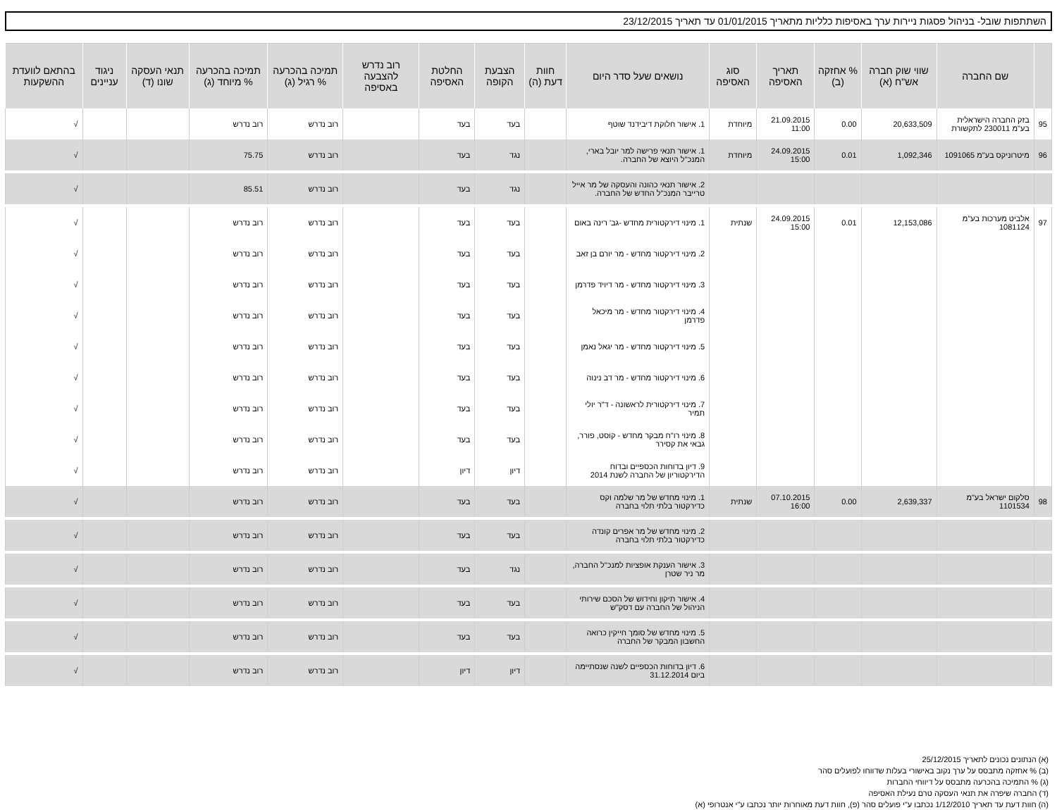השתתפות שובל- בניהול פסגות ניירות ערך באסיפות כלליות מתאריך 01/01/2015 עד תאריך 23/12/2015
| | שם החברה | שווי שוק חברה אש"ח (א) | % אחזקה (ב) | תאריך האסיפה | סוג האסיפה | נושאים שעל סדר היום | חוות דעת (ה) | הצבעת הקופה | החלטת האסיפה | רוב נדרש להצבעה באסיפה | תמיכה בהכרעה % רגיל (ג) | תמיכה בהכרעה % מיוחד (ג) | תנאי העסקה שונו (ד) | ניגוד עניינים | בהתאם לוועדת ההשקעות |
| --- | --- | --- | --- | --- | --- | --- | --- | --- | --- | --- | --- | --- | --- | --- | --- |
| 95 | בזק החברה הישראלית בע"מ 230011 לתקשורת | 20,633,509 | 0.00 | 21.09.2015 11:00 | מיוחדת | 1. אישור חלוקת דיבידנד שוטף | | בעד | בעד | | רוב נדרש | רוב נדרש | | | √ |
| 96 | מיטרוניקס בע"מ 1091065 | 1,092,346 | 0.01 | 24.09.2015 15:00 | מיוחדת | 1. אישור תנאי פרישה למר יובל בארי, המנכ"ל היוצא של החברה. | | נגד | בעד | | רוב נדרש | 75.75 | | | √ |
| | | | | | | 2. אישור תנאי כהונה והעסקה של מר אייל טרייבר המנכ"ל החדש של החברה. | | נגד | בעד | | רוב נדרש | 85.51 | | | √ |
| 97 | אלביט מערכות בע"מ 1081124 | 12,153,086 | 0.01 | 24.09.2015 15:00 | שנתית | 1. מינוי דירקטורית מחדש -גב' רינה באום | | בעד | בעד | | רוב נדרש | רוב נדרש | | | √ |
| | | | | | | 2. מינוי דירקטור מחדש - מר יורם בן זאב | | בעד | בעד | | רוב נדרש | רוב נדרש | | | √ |
| | | | | | | 3. מינוי דירקטור מחדש - מר דיויד פדרמן | | בעד | בעד | | רוב נדרש | רוב נדרש | | | √ |
| | | | | | | 4. מינוי דירקטור מחדש - מר מיכאל פדרמן | | בעד | בעד | | רוב נדרש | רוב נדרש | | | √ |
| | | | | | | 5. מינוי דירקטור מחדש - מר יגאל נאמן | | בעד | בעד | | רוב נדרש | רוב נדרש | | | √ |
| | | | | | | 6. מינוי דירקטור מחדש - מר דב נינוה | | בעד | בעד | | רוב נדרש | רוב נדרש | | | √ |
| | | | | | | 7. מינוי דירקטורית לראשונה - ד"ר יולי תמיר | | בעד | בעד | | רוב נדרש | רוב נדרש | | | √ |
| | | | | | | 8. מינוי רו"ח מבקר מחדש - קוסט, פורר, גבאי את קסירר | | בעד | בעד | | רוב נדרש | רוב נדרש | | | √ |
| | | | | | | 9. דיון בדוחות הכספיים ובדוח הדירקטוריון של החברה לשנת 2014 | | דיון | דיון | | רוב נדרש | רוב נדרש | | | √ |
| 98 | סלקום ישראל בע"מ 1101534 | 2,639,337 | 0.00 | 07.10.2015 16:00 | שנתית | 1. מינוי מחדש של מר שלמה וקס כדירקטור בלתי תלוי בחברה | | בעד | בעד | | רוב נדרש | רוב נדרש | | | √ |
| | | | | | | 2. מינוי מחדש של מר אפרים קונדה כדירקטור בלתי תלוי בחברה | | בעד | בעד | | רוב נדרש | רוב נדרש | | | √ |
| | | | | | | 3. אישור הענקת אופציות למנכ"ל החברה, מר ניר שטרן | | נגד | בעד | | רוב נדרש | רוב נדרש | | | √ |
| | | | | | | 4. אישור תיקון וחידוש של הסכם שירותי הניהול של החברה עם דסק"ש | | בעד | בעד | | רוב נדרש | רוב נדרש | | | √ |
| | | | | | | 5. מינוי מחדש של סומך חייקין כרואה החשבון המבקר של החברה | | בעד | בעד | | רוב נדרש | רוב נדרש | | | √ |
| | | | | | | 6. דיון בדוחות הכספיים לשנה שנסתיימה ביום 31.12.2014 | | דיון | דיון | | רוב נדרש | רוב נדרש | | | √ |
(א) הנתונים נכונים לתאריך 25/12/2015
(ב) % אחזקה מתבסס על ערך נקוב באישורי בעלות שדווחו לפועלים סהר
(ג) % התמיכה בהכרעה מתבסס על דיווחי החברות
(ד) החברה שיפרה את תנאי העסקה טרם נעילת האסיפה
(ה) חוות דעת עד תאריך 1/12/2010 נכתבו ע"י פועלים סהר (פ), חוות דעת מאוחרות יותר נכתבו ע"י אנטרופי (א)